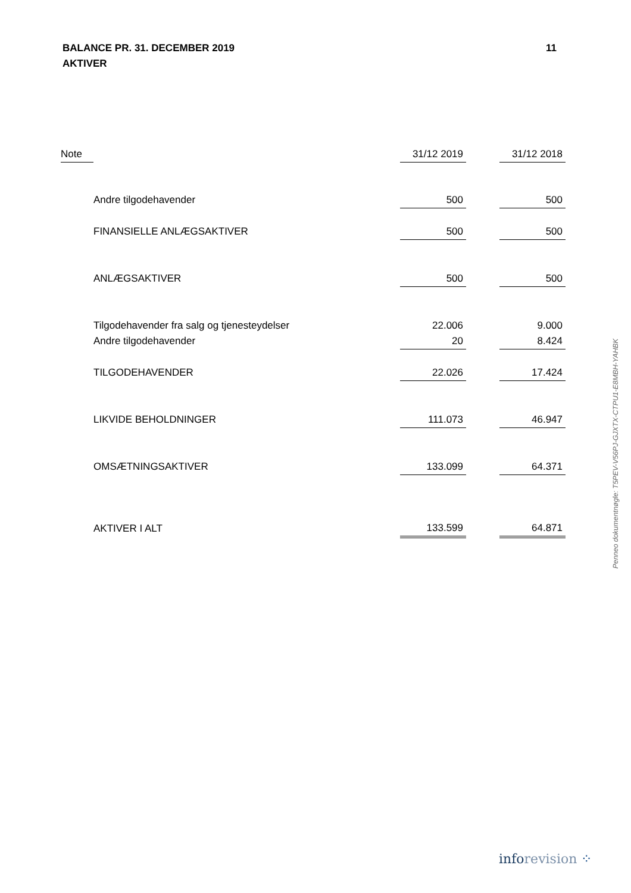11 BALANCE PR. 31. DECEMBER 2019
AKTIVER
| Note | | 31/12 2019 | | 31/12 2018 |
| --- | --- | --- | --- | --- |
| | Andre tilgodehavender | 500 | | 500 |
| | FINANSIELLE ANLÆGSAKTIVER | 500 | | 500 |
| | ANLÆGSAKTIVER | 500 | | 500 |
| | Tilgodehavender fra salg og tjenesteydelser | 22.006 | | 9.000 |
| | Andre tilgodehavender | 20 | | 8.424 |
| | TILGODEHAVENDER | 22.026 | | 17.424 |
| | LIKVIDE BEHOLDNINGER | 111.073 | | 46.947 |
| | OMSÆTNINGSAKTIVER | 133.099 | | 64.371 |
| | AKTIVER I ALT | 133.599 | | 64.871 |
Penneo dokumentnøgle: T5PEV-V56PJ-GJXTX-CTPU1-E8MBH-YAHBK
inforevision ⁘